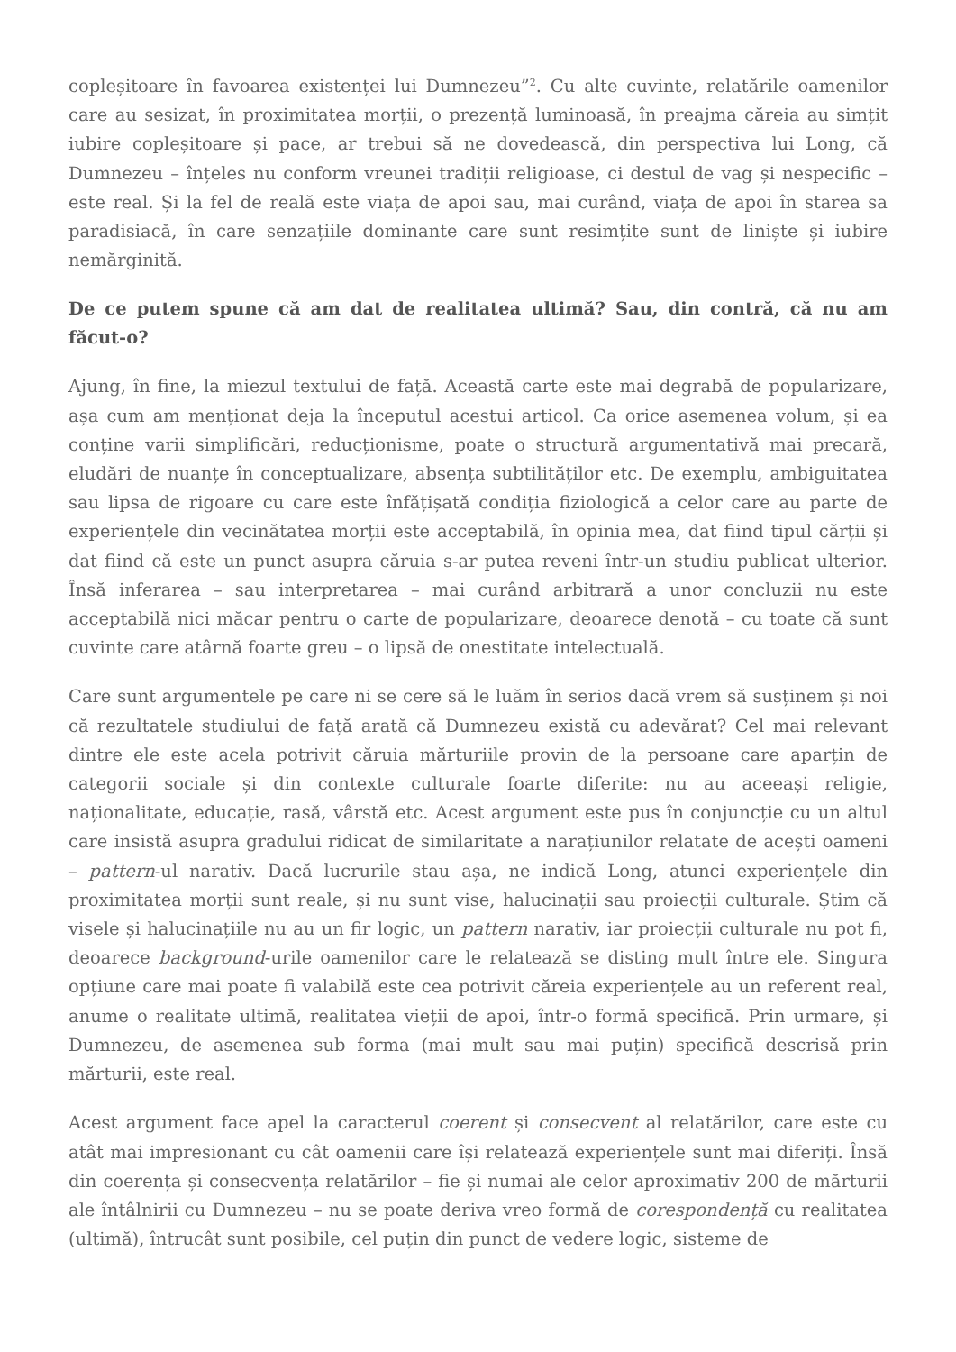copleșitoare în favoarea existenței lui Dumnezeu”<sup>2</sup>. Cu alte cuvinte, relatările oamenilor care au sesizat, în proximitatea morții, o prezență luminoasă, în preajma căreia au simțit iubire copleșitoare și pace, ar trebui să ne dovedească, din perspectiva lui Long, că Dumnezeu – înțeles nu conform vreunei tradiții religioase, ci destul de vag și nespecific – este real. Și la fel de reală este viața de apoi sau, mai curând, viața de apoi în starea sa paradisiacă, în care senzațiile dominante care sunt resimțite sunt de liniște și iubire nemărginită.
De ce putem spune că am dat de realitatea ultimă? Sau, din contră, că nu am făcut-o?
Ajung, în fine, la miezul textului de față. Această carte este mai degrabă de popularizare, așa cum am menționat deja la începutul acestui articol. Ca orice asemenea volum, și ea conține varii simplificări, reducționisme, poate o structură argumentativă mai precară, eludări de nuanțe în conceptualizare, absența subtilităților etc. De exemplu, ambiguitatea sau lipsa de rigoare cu care este înfățișată condiția fiziologică a celor care au parte de experiențele din vecinătatea morții este acceptabilă, în opinia mea, dat fiind tipul cărții și dat fiind că este un punct asupra căruia s-ar putea reveni într-un studiu publicat ulterior. Însă inferarea – sau interpretarea – mai curând arbitrară a unor concluzii nu este acceptabilă nici măcar pentru o carte de popularizare, deoarece denotă – cu toate că sunt cuvinte care atârnă foarte greu – o lipsă de onestitate intelectuală.
Care sunt argumentele pe care ni se cere să le luăm în serios dacă vrem să susținem și noi că rezultatele studiului de față arată că Dumnezeu există cu adevărat? Cel mai relevant dintre ele este acela potrivit căruia mărturiile provin de la persoane care aparțin de categorii sociale și din contexte culturale foarte diferite: nu au aceeași religie, naționalitate, educație, rasă, vârstă etc. Acest argument este pus în conjuncție cu un altul care insistă asupra gradului ridicat de similaritate a narațiunilor relatate de acești oameni – pattern-ul narativ. Dacă lucrurile stau așa, ne indică Long, atunci experiențele din proximitatea morții sunt reale, și nu sunt vise, halucinații sau proiecții culturale. Știm că visele și halucinațiile nu au un fir logic, un pattern narativ, iar proiecții culturale nu pot fi, deoarece background-urile oamenilor care le relatează se disting mult între ele. Singura opțiune care mai poate fi valabilă este cea potrivit căreia experiențele au un referent real, anume o realitate ultimă, realitatea vieții de apoi, într-o formă specifică. Prin urmare, și Dumnezeu, de asemenea sub forma (mai mult sau mai puțin) specifică descrisă prin mărturii, este real.
Acest argument face apel la caracterul coerent și consecvent al relatărilor, care este cu atât mai impresionant cu cât oamenii care își relatează experiențele sunt mai diferiți. Însă din coerența și consecvența relatărilor – fie și numai ale celor aproximativ 200 de mărturii ale întâlnirii cu Dumnezeu – nu se poate deriva vreo formă de corespondență cu realitatea (ultimă), întrucât sunt posibile, cel puțin din punct de vedere logic, sisteme de